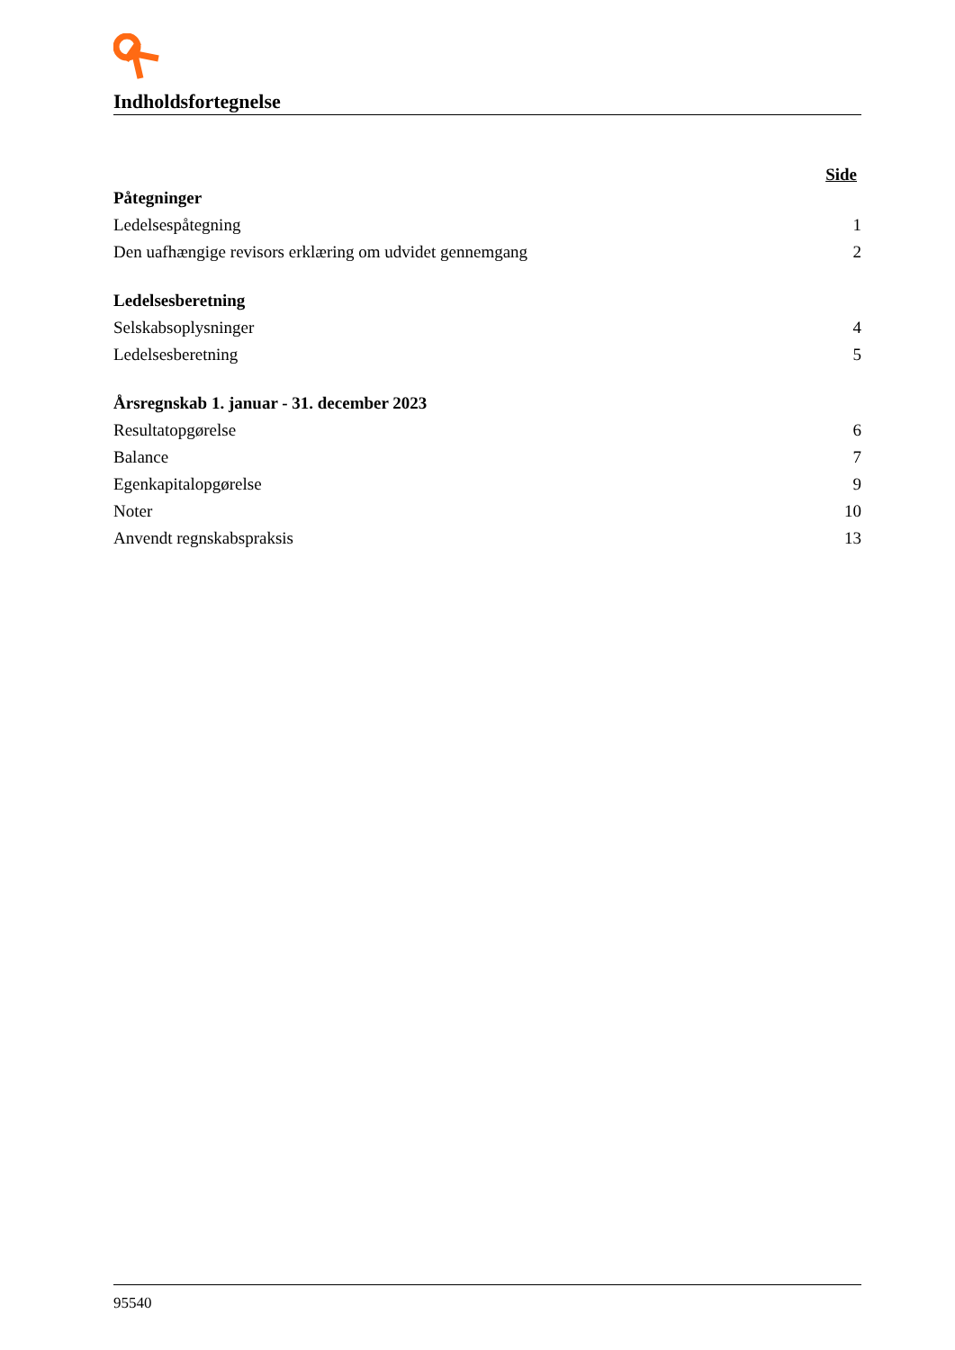Indholdsfortegnelse
Side
Påtegninger
Ledelsespåtegning 1
Den uafhængige revisors erklæring om udvidet gennemgang 2
Ledelsesberetning
Selskabsoplysninger 4
Ledelsesberetning 5
Årsregnskab 1. januar - 31. december 2023
Resultatopgørelse 6
Balance 7
Egenkapitalopgørelse 9
Noter 10
Anvendt regnskabspraksis 13
95540